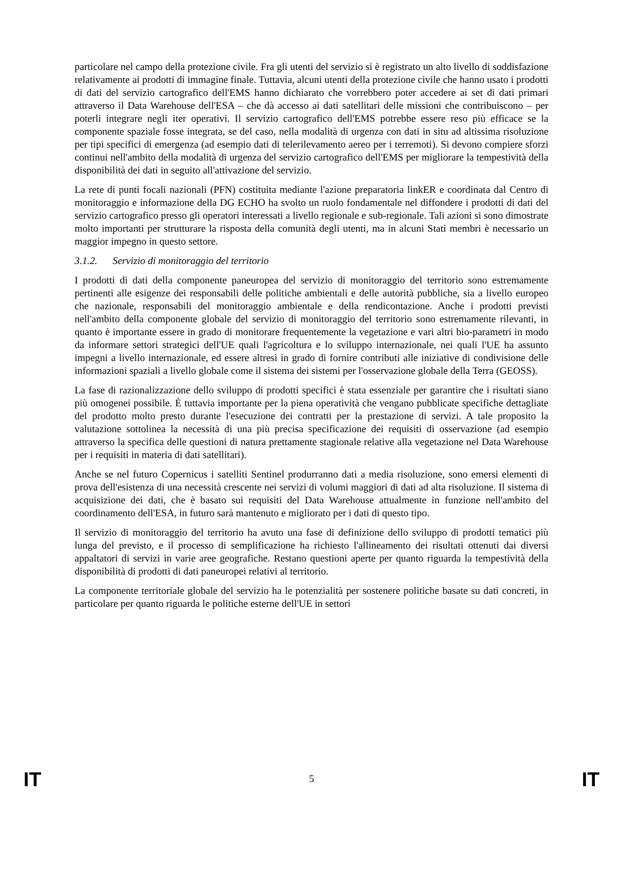particolare nel campo della protezione civile. Fra gli utenti del servizio si è registrato un alto livello di soddisfazione relativamente ai prodotti di immagine finale. Tuttavia, alcuni utenti della protezione civile che hanno usato i prodotti di dati del servizio cartografico dell'EMS hanno dichiarato che vorrebbero poter accedere ai set di dati primari attraverso il Data Warehouse dell'ESA – che dà accesso ai dati satellitari delle missioni che contribuiscono – per poterli integrare negli iter operativi. Il servizio cartografico dell'EMS potrebbe essere reso più efficace se la componente spaziale fosse integrata, se del caso, nella modalità di urgenza con dati in situ ad altissima risoluzione per tipi specifici di emergenza (ad esempio dati di telerilevamento aereo per i terremoti). Si devono compiere sforzi continui nell'ambito della modalità di urgenza del servizio cartografico dell'EMS per migliorare la tempestività della disponibilità dei dati in seguito all'attivazione del servizio.
La rete di punti focali nazionali (PFN) costituita mediante l'azione preparatoria linkER e coordinata dal Centro di monitoraggio e informazione della DG ECHO ha svolto un ruolo fondamentale nel diffondere i prodotti di dati del servizio cartografico presso gli operatori interessati a livello regionale e sub-regionale. Tali azioni si sono dimostrate molto importanti per strutturare la risposta della comunità degli utenti, ma in alcuni Stati membri è necessario un maggior impegno in questo settore.
3.1.2. Servizio di monitoraggio del territorio
I prodotti di dati della componente paneuropea del servizio di monitoraggio del territorio sono estremamente pertinenti alle esigenze dei responsabili delle politiche ambientali e delle autorità pubbliche, sia a livello europeo che nazionale, responsabili del monitoraggio ambientale e della rendicontazione. Anche i prodotti previsti nell'ambito della componente globale del servizio di monitoraggio del territorio sono estremamente rilevanti, in quanto è importante essere in grado di monitorare frequentemente la vegetazione e vari altri bio-parametri in modo da informare settori strategici dell'UE quali l'agricoltura e lo sviluppo internazionale, nei quali l'UE ha assunto impegni a livello internazionale, ed essere altresì in grado di fornire contributi alle iniziative di condivisione delle informazioni spaziali a livello globale come il sistema dei sistemi per l'osservazione globale della Terra (GEOSS).
La fase di razionalizzazione dello sviluppo di prodotti specifici è stata essenziale per garantire che i risultati siano più omogenei possibile. È tuttavia importante per la piena operatività che vengano pubblicate specifiche dettagliate del prodotto molto presto durante l'esecuzione dei contratti per la prestazione di servizi. A tale proposito la valutazione sottolinea la necessità di una più precisa specificazione dei requisiti di osservazione (ad esempio attraverso la specifica delle questioni di natura prettamente stagionale relative alla vegetazione nel Data Warehouse per i requisiti in materia di dati satellitari).
Anche se nel futuro Copernicus i satelliti Sentinel produrranno dati a media risoluzione, sono emersi elementi di prova dell'esistenza di una necessità crescente nei servizi di volumi maggiori di dati ad alta risoluzione. Il sistema di acquisizione dei dati, che è basato sui requisiti del Data Warehouse attualmente in funzione nell'ambito del coordinamento dell'ESA, in futuro sarà mantenuto e migliorato per i dati di questo tipo.
Il servizio di monitoraggio del territorio ha avuto una fase di definizione dello sviluppo di prodotti tematici più lunga del previsto, e il processo di semplificazione ha richiesto l'allineamento dei risultati ottenuti dai diversi appaltatori di servizi in varie aree geografiche. Restano questioni aperte per quanto riguarda la tempestività della disponibilità di prodotti di dati paneuropei relativi al territorio.
La componente territoriale globale del servizio ha le potenzialità per sostenere politiche basate su dati concreti, in particolare per quanto riguarda le politiche esterne dell'UE in settori
IT 5 IT